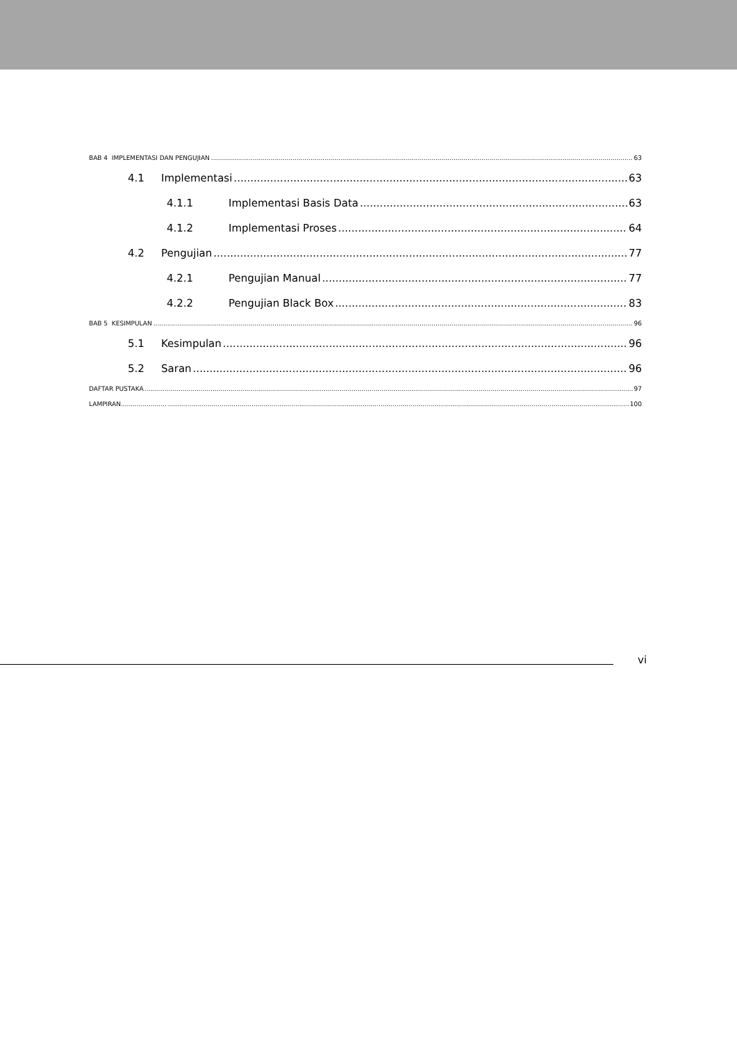BAB 4 IMPLEMENTASI DAN PENGUJIAN 63
4.1 Implementasi 63
4.1.1 Implementasi Basis Data 63
4.1.2 Implementasi Proses 64
4.2 Pengujian 77
4.2.1 Pengujian Manual 77
4.2.2 Pengujian Black Box 83
BAB 5 KESIMPULAN 96
5.1 Kesimpulan 96
5.2 Saran 96
DAFTAR PUSTAKA 97
LAMPIRAN....................... 100
vi